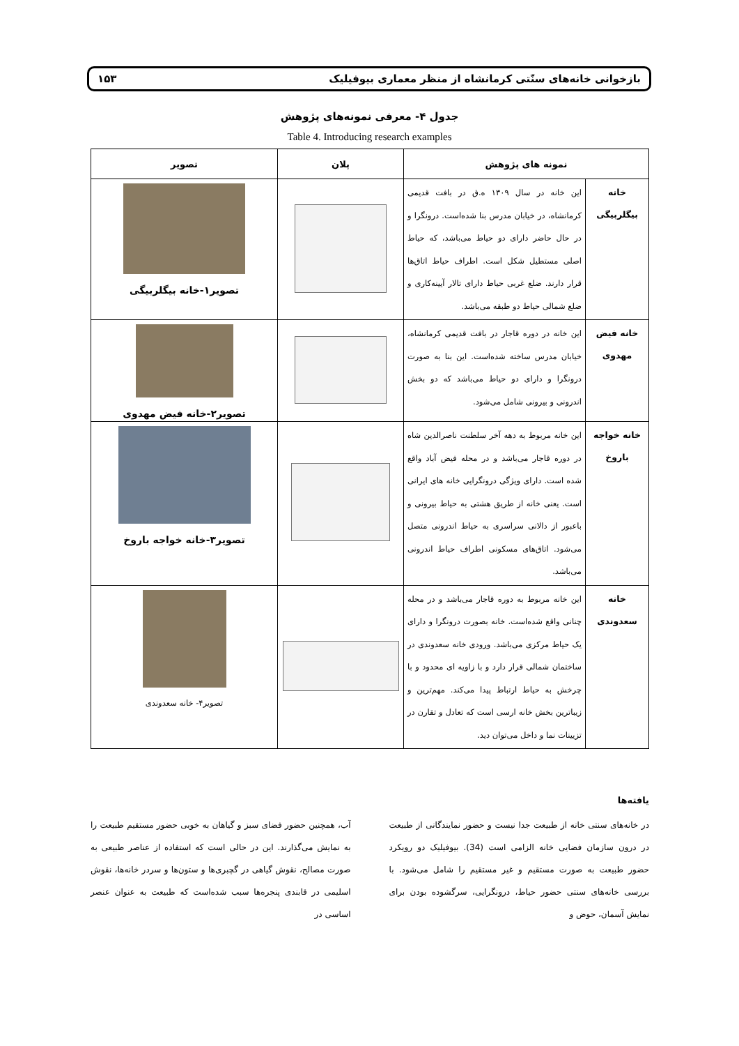بازخوانی خانه‌های سنّتی کرمانشاه از منظر معماری بیوفیلیک ۱۵۳
جدول ۴- معرفی نمونه‌های پژوهش
Table 4. Introducing research examples
| نمونه های پژوهش | | پلان | تصویر |
| --- | --- | --- | --- |
| خانه بیگلربیگی | این خانه در سال ۱۳۰۹ ه.ق در بافت قدیمی کرمانشاه، در خیابان مدرس بنا شده‌است. درونگرا و در حال حاضر دارای دو حیاط می‌باشد، که حیاط اصلی مستطیل شکل است. اطراف حیاط اتاق‌ها قرار دارند. ضلع غربی حیاط دارای تالار آیینه‌کاری و ضلع شمالی حیاط دو طبقه می‌باشد. | | تصویر۱-خانه بیگلربیگی |
| خانه فیض مهدوی | این خانه در دوره قاجار در بافت قدیمی کرمانشاه، خیابان مدرس ساخته شده‌است. این بنا به صورت درونگرا و دارای دو حیاط می‌باشد که دو بخش اندرونی و بیرونی شامل می‌شود. | | تصویر۲-خانه فیض مهدوی |
| خانه خواجه باروخ | این خانه مربوط به دهه آخر سلطنت ناصرالدین شاه در دوره قاجار می‌باشد و در محله فیض آباد واقع شده است. دارای ویژگی درونگرایی خانه های ایرانی است. یعنی خانه از طریق هشتی به حیاط بیرونی و باعبور از دالانی سراسری به حیاط اندرونی متصل می‌شود. اتاق‌های مسکونی اطراف حیاط اندرونی می‌باشد. | | تصویر۳-خانه خواجه باروخ |
| خانه سعدوندی | این خانه مربوط به دوره قاجار می‌باشد و در محله چنانی واقع شده‌است. خانه بصورت درونگرا و دارای یک حیاط مرکزی می‌باشد. ورودی خانه سعدوندی در ساختمان شمالی قرار دارد و با زاویه ای محدود و با چرخش به حیاط ارتباط پیدا می‌کند. مهم‌ترین و زیباترین بخش خانه ارسی است که تعادل و تقارن در تزیینات نما و داخل می‌توان دید. | | تصویر۴- خانه سعدوندی |
یافته‌ها
در خانه‌های سنتی خانه از طبیعت جدا نیست و حضور نمایندگانی از طبیعت در درون سازمان فضایی خانه الزامی است (34). بیوفیلیک دو رویکرد حضور طبیعت به صورت مستقیم و غیر مستقیم را شامل می‌شود. با بررسی خانه‌های سنتی حضور حیاط، درونگرایی، سرگشوده بودن برای نمایش آسمان، حوض و
آب، همچنین حضور فضای سبز و گیاهان به خوبی حضور مستقیم طبیعت را به نمایش می‌گذارند. این در حالی است که استفاده از عناصر طبیعی به صورت مصالح، نقوش گیاهی در گچبری‌ها و ستون‌ها و سردر خانه‌ها، نقوش اسلیمی در قابندی پنجره‌ها سبب شده‌است که طبیعت به عنوان عنصر اساسی در